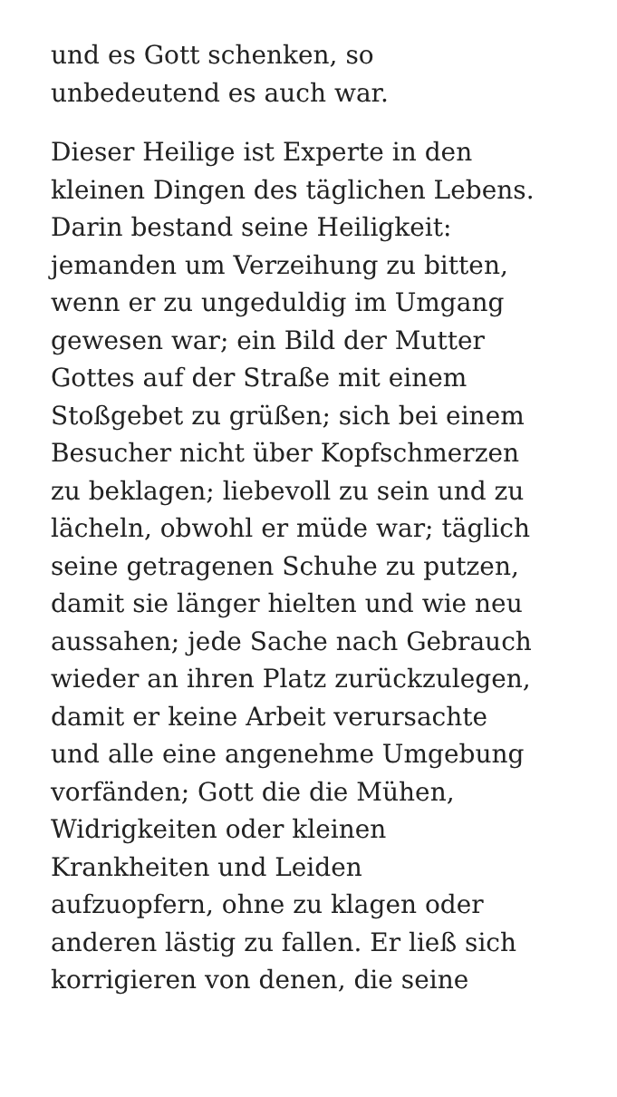und es Gott schenken, so
unbedeutend es auch war.
Dieser Heilige ist Experte in den
kleinen Dingen des täglichen Lebens.
Darin bestand seine Heiligkeit:
jemanden um Verzeihung zu bitten,
wenn er zu ungeduldig im Umgang
gewesen war; ein Bild der Mutter
Gottes auf der Straße mit einem
Stoßgebet zu grüßen; sich bei einem
Besucher nicht über Kopfschmerzen
zu beklagen; liebevoll zu sein und zu
lächeln, obwohl er müde war; täglich
seine getragenen Schuhe zu putzen,
damit sie länger hielten und wie neu
aussahen; jede Sache nach Gebrauch
wieder an ihren Platz zurückzulegen,
damit er keine Arbeit verursachte
und alle eine angenehme Umgebung
vorfänden; Gott die die Mühen,
Widrigkeiten oder kleinen
Krankheiten und Leiden
aufzuopfern, ohne zu klagen oder
anderen lästig zu fallen. Er ließ sich
korrigieren von denen, die seine